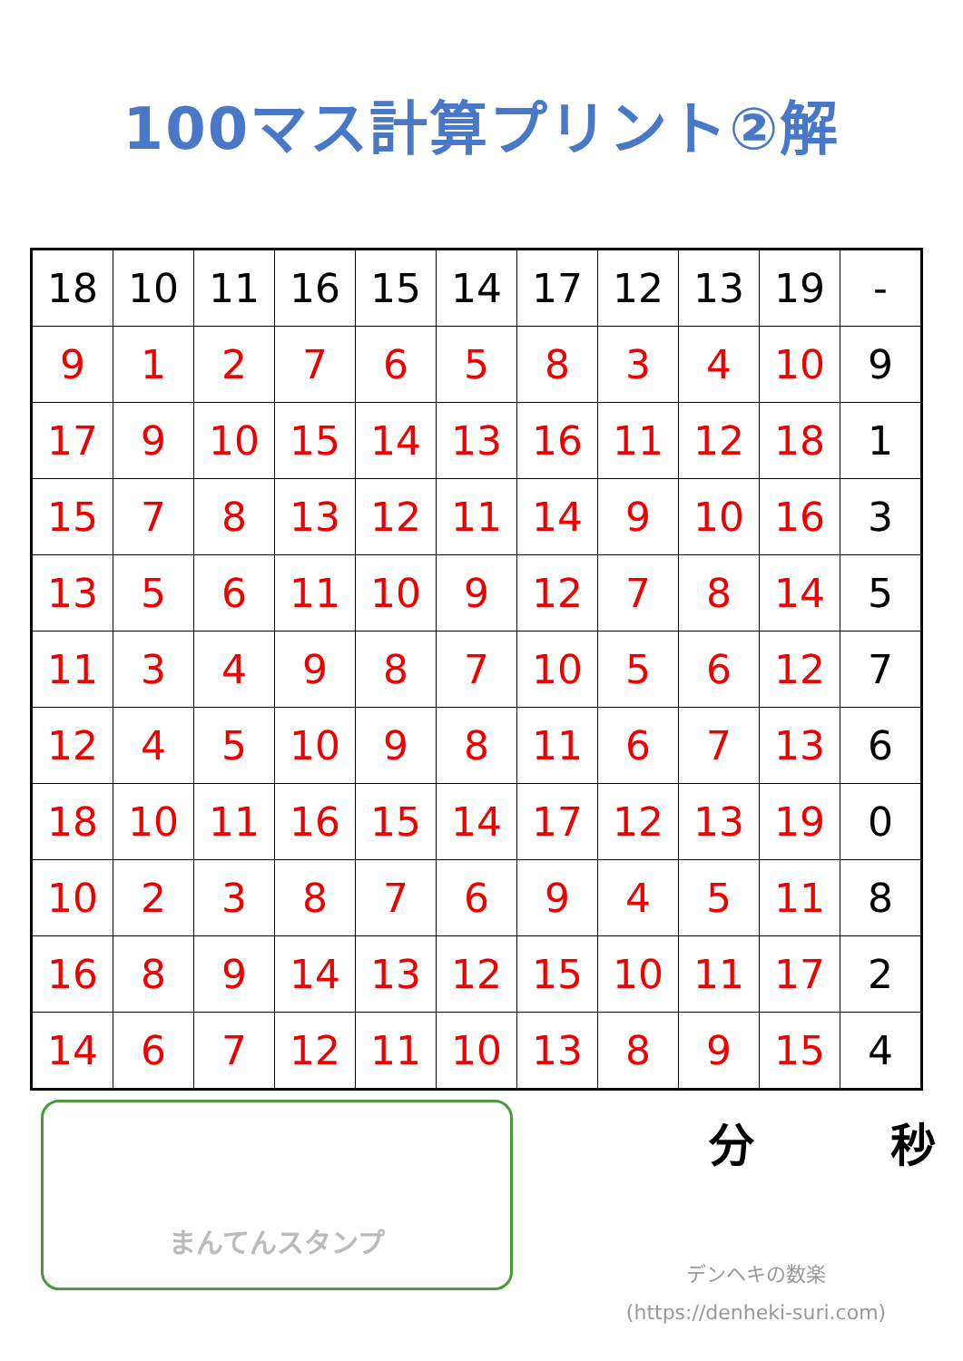100マス計算プリント②解
| 18 | 10 | 11 | 16 | 15 | 14 | 17 | 12 | 13 | 19 | - |
| 9 | 1 | 2 | 7 | 6 | 5 | 8 | 3 | 4 | 10 | 9 |
| 17 | 9 | 10 | 15 | 14 | 13 | 16 | 11 | 12 | 18 | 1 |
| 15 | 7 | 8 | 13 | 12 | 11 | 14 | 9 | 10 | 16 | 3 |
| 13 | 5 | 6 | 11 | 10 | 9 | 12 | 7 | 8 | 14 | 5 |
| 11 | 3 | 4 | 9 | 8 | 7 | 10 | 5 | 6 | 12 | 7 |
| 12 | 4 | 5 | 10 | 9 | 8 | 11 | 6 | 7 | 13 | 6 |
| 18 | 10 | 11 | 16 | 15 | 14 | 17 | 12 | 13 | 19 | 0 |
| 10 | 2 | 3 | 8 | 7 | 6 | 9 | 4 | 5 | 11 | 8 |
| 16 | 8 | 9 | 14 | 13 | 12 | 15 | 10 | 11 | 17 | 2 |
| 14 | 6 | 7 | 12 | 11 | 10 | 13 | 8 | 9 | 15 | 4 |
まんてんスタンプ
分 秒
デンヘキの数楽
(https://denheki-suri.com)